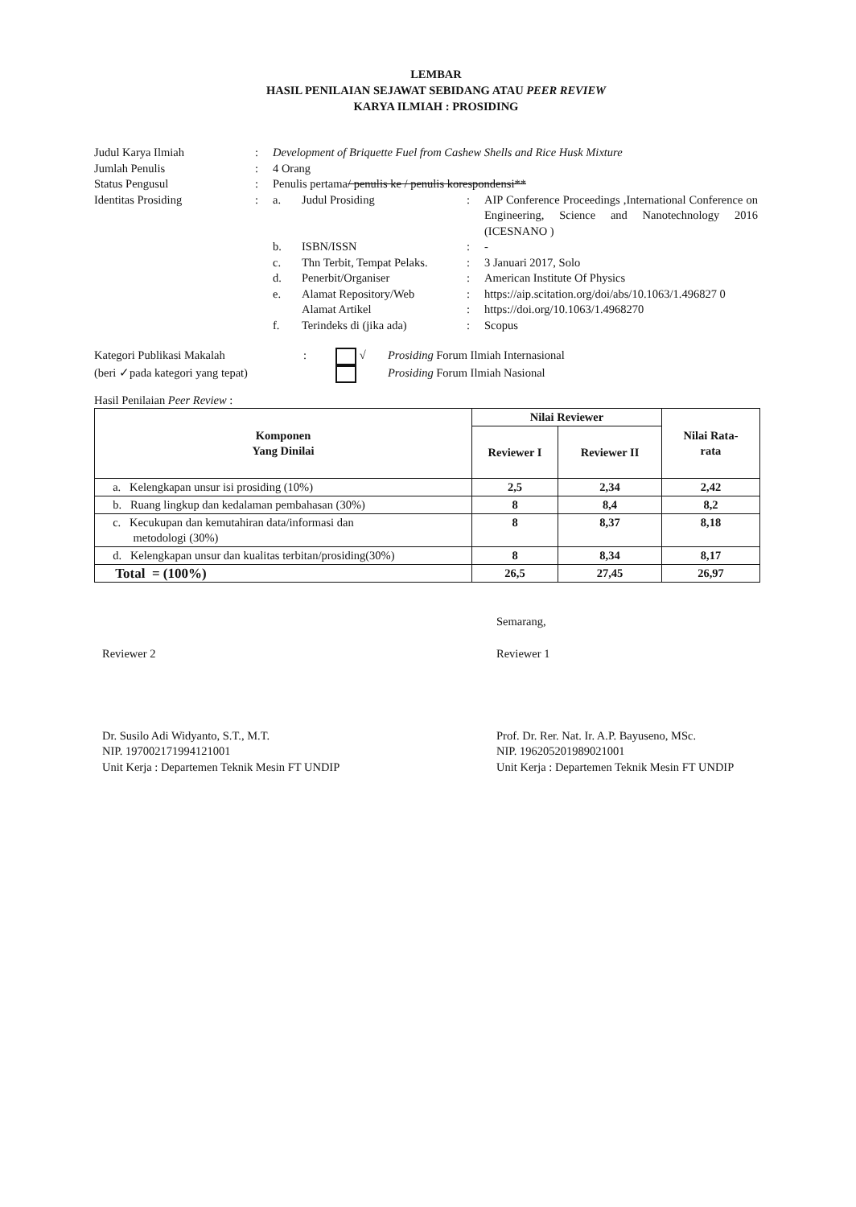LEMBAR
HASIL PENILAIAN SEJAWAT SEBIDANG ATAU PEER REVIEW
KARYA ILMIAH : PROSIDING
| Judul Karya Ilmiah | : | Development of Briquette Fuel from Cashew Shells and Rice Husk Mixture | | | |
| Jumlah Penulis | : | 4 Orang | | | |
| Status Pengusul | : | Penulis pertama / penulis ke / penulis korespondensi** | | | |
| Identitas Prosiding | : | a. | Judul Prosiding | : | AIP Conference Proceedings ,International Conference on Engineering, Science and Nanotechnology 2016 (ICESNANO ) |
| | | b. | ISBN/ISSN | : | - |
| | | c. | Thn Terbit, Tempat Pelaks. | : | 3 Januari 2017, Solo |
| | | d. | Penerbit/Organiser | : | American Institute Of Physics |
| | | e. | Alamat Repository/Web | : | https://aip.scitation.org/doi/abs/10.1063/1.496827 0 |
| | | | Alamat Artikel | : | https://doi.org/10.1063/1.4968270 |
| | | f. | Terindeks di (jika ada) | : | Scopus |
| Kategori Publikasi Makalah | : | √ | Prosiding Forum Ilmiah Internasional |
| (beri ✓pada kategori yang tepat) | | | Prosiding Forum Ilmiah Nasional |
Hasil Penilaian Peer Review :
| Komponen Yang Dinilai | Nilai Reviewer | | Nilai Rata- rata |
| --- | --- | --- | --- |
| | Reviewer I | Reviewer II | |
| a. Kelengkapan unsur isi prosiding (10%) | 2,5 | 2,34 | 2,42 |
| b. Ruang lingkup dan kedalaman pembahasan (30%) | 8 | 8,4 | 8,2 |
| c. Kecukupan dan kemutahiran data/informasi dan metodologi (30%) | 8 | 8,37 | 8,18 |
| d. Kelengkapan unsur dan kualitas terbitan/prosiding(30%) | 8 | 8,34 | 8,17 |
| Total = (100%) | 26,5 | 27,45 | 26,97 |
Semarang,
Reviewer 2
Dr. Susilo Adi Widyanto, S.T., M.T.
NIP. 197002171994121001
Unit Kerja : Departemen Teknik Mesin FT UNDIP
Reviewer 1
Prof. Dr. Rer. Nat. Ir. A.P. Bayuseno, MSc.
NIP. 196205201989021001
Unit Kerja : Departemen Teknik Mesin FT UNDIP